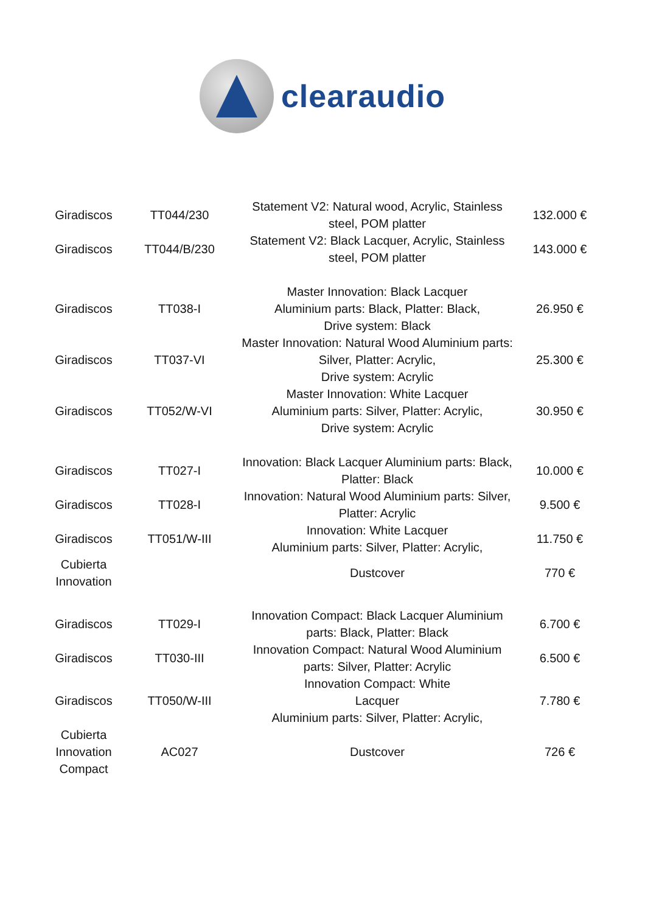clearaudio
| Giradiscos | TT044/230 | Statement V2: Natural wood, Acrylic, Stainless steel, POM platter | 132.000 € |
| Giradiscos | TT044/B/230 | Statement V2: Black Lacquer, Acrylic, Stainless steel, POM platter | 143.000 € |
| Giradiscos | TT038-I | Master Innovation: Black Lacquer Aluminium parts: Black, Platter: Black, Drive system: Black | 26.950 € |
| Giradiscos | TT037-VI | Master Innovation: Natural Wood Aluminium parts: Silver, Platter: Acrylic, Drive system: Acrylic | 25.300 € |
| Giradiscos | TT052/W-VI | Master Innovation: White Lacquer Aluminium parts: Silver, Platter: Acrylic, Drive system: Acrylic | 30.950 € |
| Giradiscos | TT027-I | Innovation: Black Lacquer Aluminium parts: Black, Platter: Black | 10.000 € |
| Giradiscos | TT028-I | Innovation: Natural Wood Aluminium parts: Silver, Platter: Acrylic | 9.500 € |
| Giradiscos | TT051/W-III | Innovation: White Lacquer Aluminium parts: Silver, Platter: Acrylic, | 11.750 € |
| Cubierta Innovation | | Dustcover | 770 € |
| Giradiscos | TT029-I | Innovation Compact: Black Lacquer Aluminium parts: Black, Platter: Black | 6.700 € |
| Giradiscos | TT030-III | Innovation Compact: Natural Wood Aluminium parts: Silver, Platter: Acrylic | 6.500 € |
| Giradiscos | TT050/W-III | Innovation Compact: White Lacquer Aluminium parts: Silver, Platter: Acrylic, | 7.780 € |
| Cubierta Innovation Compact | AC027 | Dustcover | 726 € |